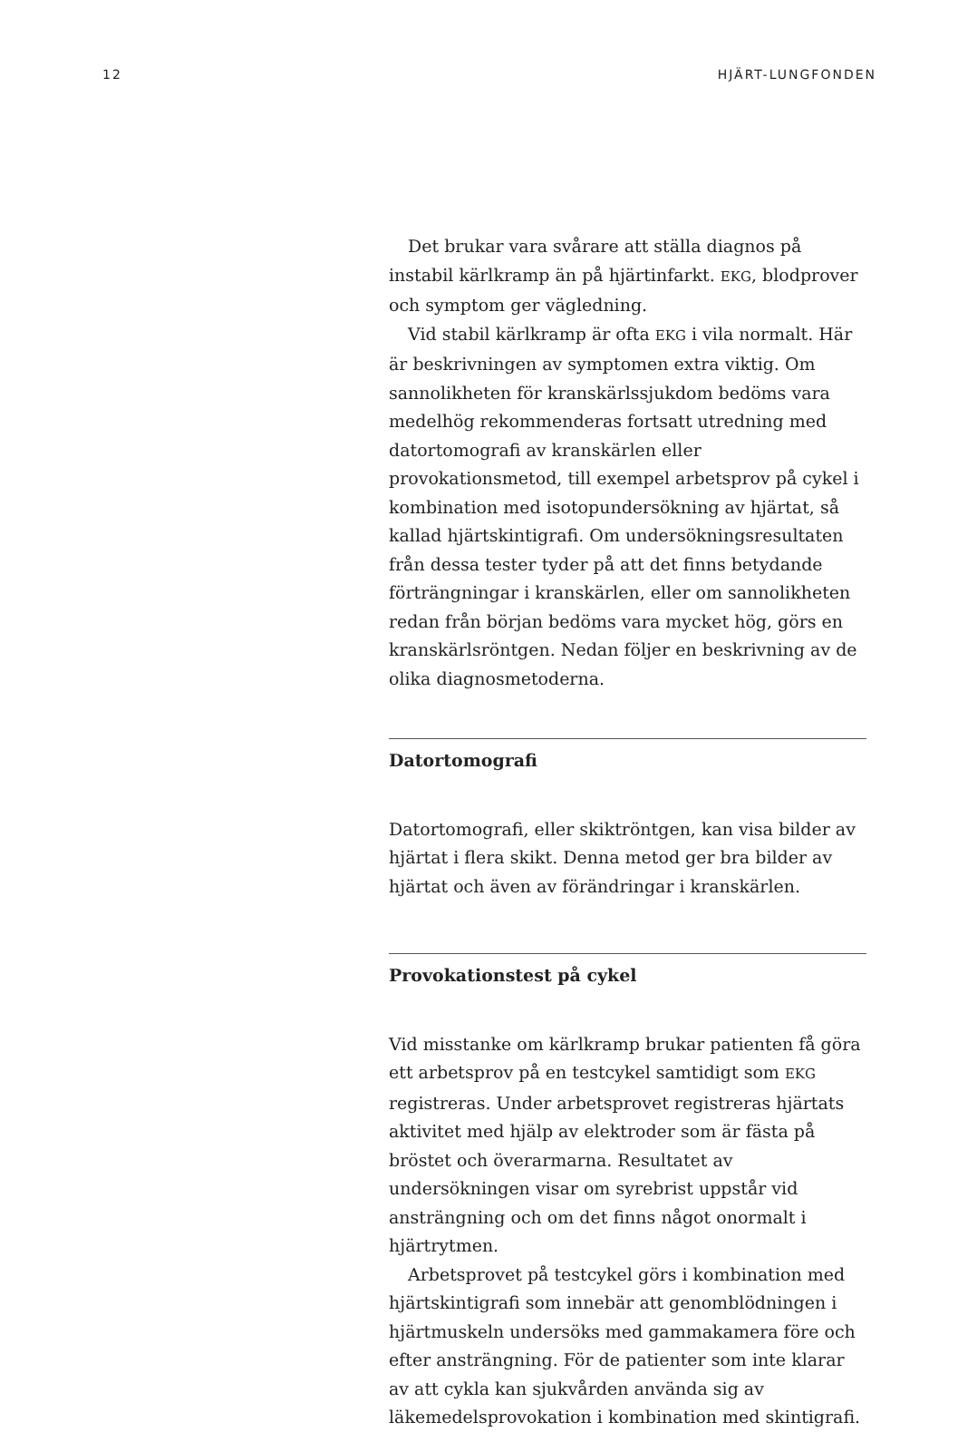12 HJÄRT-LUNGFONDEN
Det brukar vara svårare att ställa diagnos på instabil kärlkramp än på hjärtinfarkt. EKG, blodprover och symptom ger vägledning.
Vid stabil kärlkramp är ofta EKG i vila normalt. Här är beskrivningen av symptomen extra viktig. Om sannolikheten för kranskärlssjukdom bedöms vara medelhög rekommenderas fortsatt utredning med datortomografi av kranskärlen eller provokationsmetod, till exempel arbetsprov på cykel i kombination med isotopundersökning av hjärtat, så kallad hjärtskintigrafi. Om undersökningsresultaten från dessa tester tyder på att det finns betydande förträngningar i kranskärlen, eller om sannolikheten redan från början bedöms vara mycket hög, görs en kranskärlsröntgen. Nedan följer en beskrivning av de olika diagnosmetoderna.
Datortomografi
Datortomografi, eller skiktröntgen, kan visa bilder av hjärtat i flera skikt. Denna metod ger bra bilder av hjärtat och även av förändringar i kranskärlen.
Provokationstest på cykel
Vid misstanke om kärlkramp brukar patienten få göra ett arbetsprov på en testcykel samtidigt som EKG registreras. Under arbetsprovet registreras hjärtats aktivitet med hjälp av elektroder som är fästa på bröstet och överarmarna. Resultatet av undersökningen visar om syrebrist uppstår vid ansträngning och om det finns något onormalt i hjärtrytmen.
Arbetsprovet på testcykel görs i kombination med hjärtskintigrafi som innebär att genomblödningen i hjärtmuskeln undersöks med gammakamera före och efter ansträngning. För de patienter som inte klarar av att cykla kan sjukvården använda sig av läkemedelsprovokation i kombination med skintigrafi.